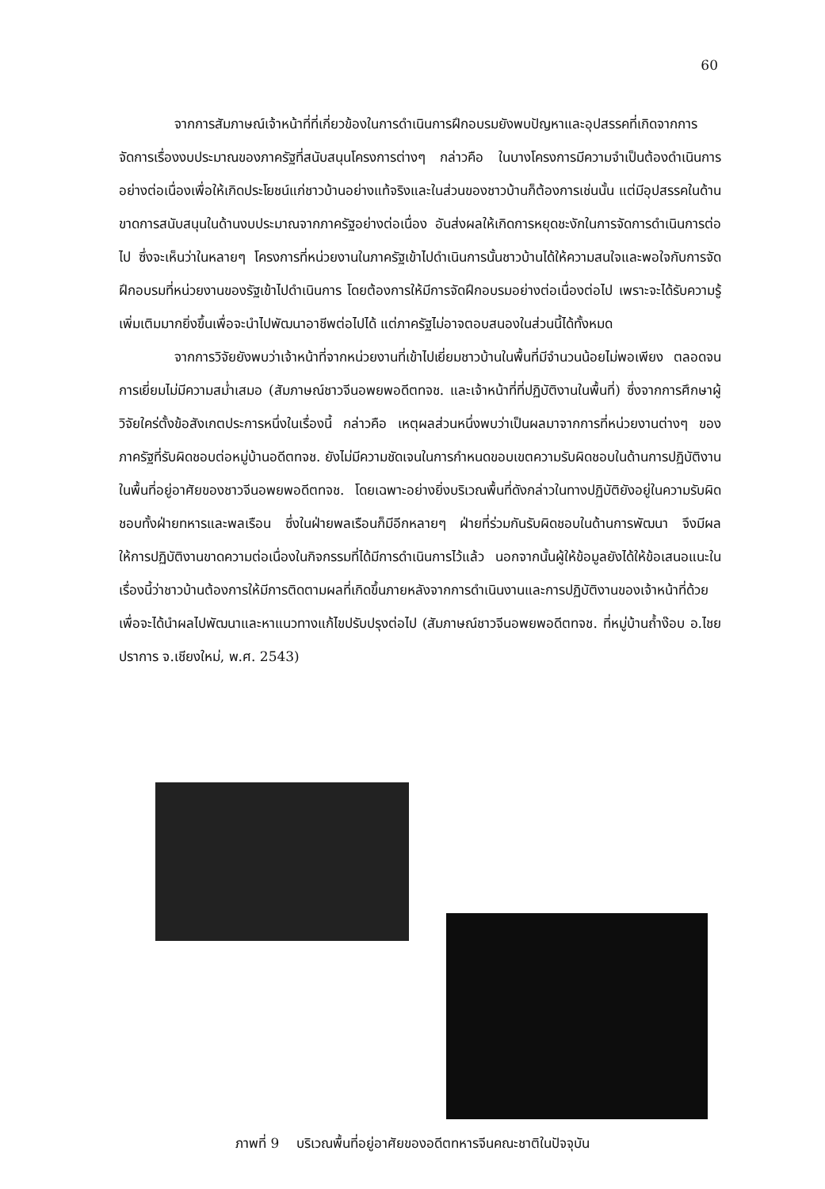60
จากการสัมภาษณ์เจ้าหน้าที่ที่เกี่ยวข้องในการดำเนินการฝึกอบรมยังพบปัญหาและอุปสรรคที่เกิดจากการจัดการเรื่องงบประมาณของภาครัฐที่สนับสนุนโครงการต่างๆ กล่าวคือ ในบางโครงการมีความจำเป็นต้องดำเนินการอย่างต่อเนื่องเพื่อให้เกิดประโยชน์แก่ชาวบ้านอย่างแท้จริงและในส่วนของชาวบ้านก็ต้องการเช่นนั้น แต่มีอุปสรรคในด้านขาดการสนับสนุนในด้านงบประมาณจากภาครัฐอย่างต่อเนื่อง อันส่งผลให้เกิดการหยุดชะงักในการจัดการดำเนินการต่อไป ซึ่งจะเห็นว่าในหลายๆ โครงการที่หน่วยงานในภาครัฐเข้าไปดำเนินการนั้นชาวบ้านได้ให้ความสนใจและพอใจกับการจัดฝึกอบรมที่หน่วยงานของรัฐเข้าไปดำเนินการ โดยต้องการให้มีการจัดฝึกอบรมอย่างต่อเนื่องต่อไป เพราะจะได้รับความรู้เพิ่มเติมมากยิ่งขึ้นเพื่อจะนำไปพัฒนาอาชีพต่อไปได้ แต่ภาครัฐไม่อาจตอบสนองในส่วนนี้ได้ทั้งหมด
จากการวิจัยยังพบว่าเจ้าหน้าที่จากหน่วยงานที่เข้าไปเยี่ยมชาวบ้านในพื้นที่มีจำนวนน้อยไม่พอเพียง ตลอดจนการเยี่ยมไม่มีความสม่ำเสมอ (สัมภาษณ์ชาวจีนอพยพอดีตทจช. และเจ้าหน้าที่ที่ปฏิบัติงานในพื้นที่) ซึ่งจากการศึกษาผู้วิจัยใคร่ตั้งข้อสังเกตประการหนึ่งในเรื่องนี้ กล่าวคือ เหตุผลส่วนหนึ่งพบว่าเป็นผลมาจากการที่หน่วยงานต่างๆ ของภาครัฐที่รับผิดชอบต่อหมู่บ้านอดีตทจช. ยังไม่มีความชัดเจนในการกำหนดขอบเขตความรับผิดชอบในด้านการปฏิบัติงานในพื้นที่อยู่อาศัยของชาวจีนอพยพอดีตทจช. โดยเฉพาะอย่างยิ่งบริเวณพื้นที่ดังกล่าวในทางปฏิบัติยังอยู่ในความรับผิดชอบทั้งฝ่ายทหารและพลเรือน ซึ่งในฝ่ายพลเรือนก็มีอีกหลายๆ ฝ่ายที่ร่วมกันรับผิดชอบในด้านการพัฒนา จึงมีผลให้การปฏิบัติงานขาดความต่อเนื่องในกิจกรรมที่ได้มีการดำเนินการไว้แล้ว นอกจากนั้นผู้ให้ข้อมูลยังได้ให้ข้อเสนอแนะในเรื่องนี้ว่าชาวบ้านต้องการให้มีการติดตามผลที่เกิดขึ้นภายหลังจากการดำเนินงานและการปฏิบัติงานของเจ้าหน้าที่ด้วย เพื่อจะได้นำผลไปพัฒนาและหาแนวทางแก้ไขปรับปรุงต่อไป (สัมภาษณ์ชาวจีนอพยพอดีตทจช. ที่หมู่บ้านถ้ำง๊อบ อ.ไชยปราการ จ.เชียงใหม่, พ.ศ. 2543)
ภาพที่ 9 บริเวณพื้นที่อยู่อาศัยของอดีตทหารจีนคณะชาติในปัจจุบัน